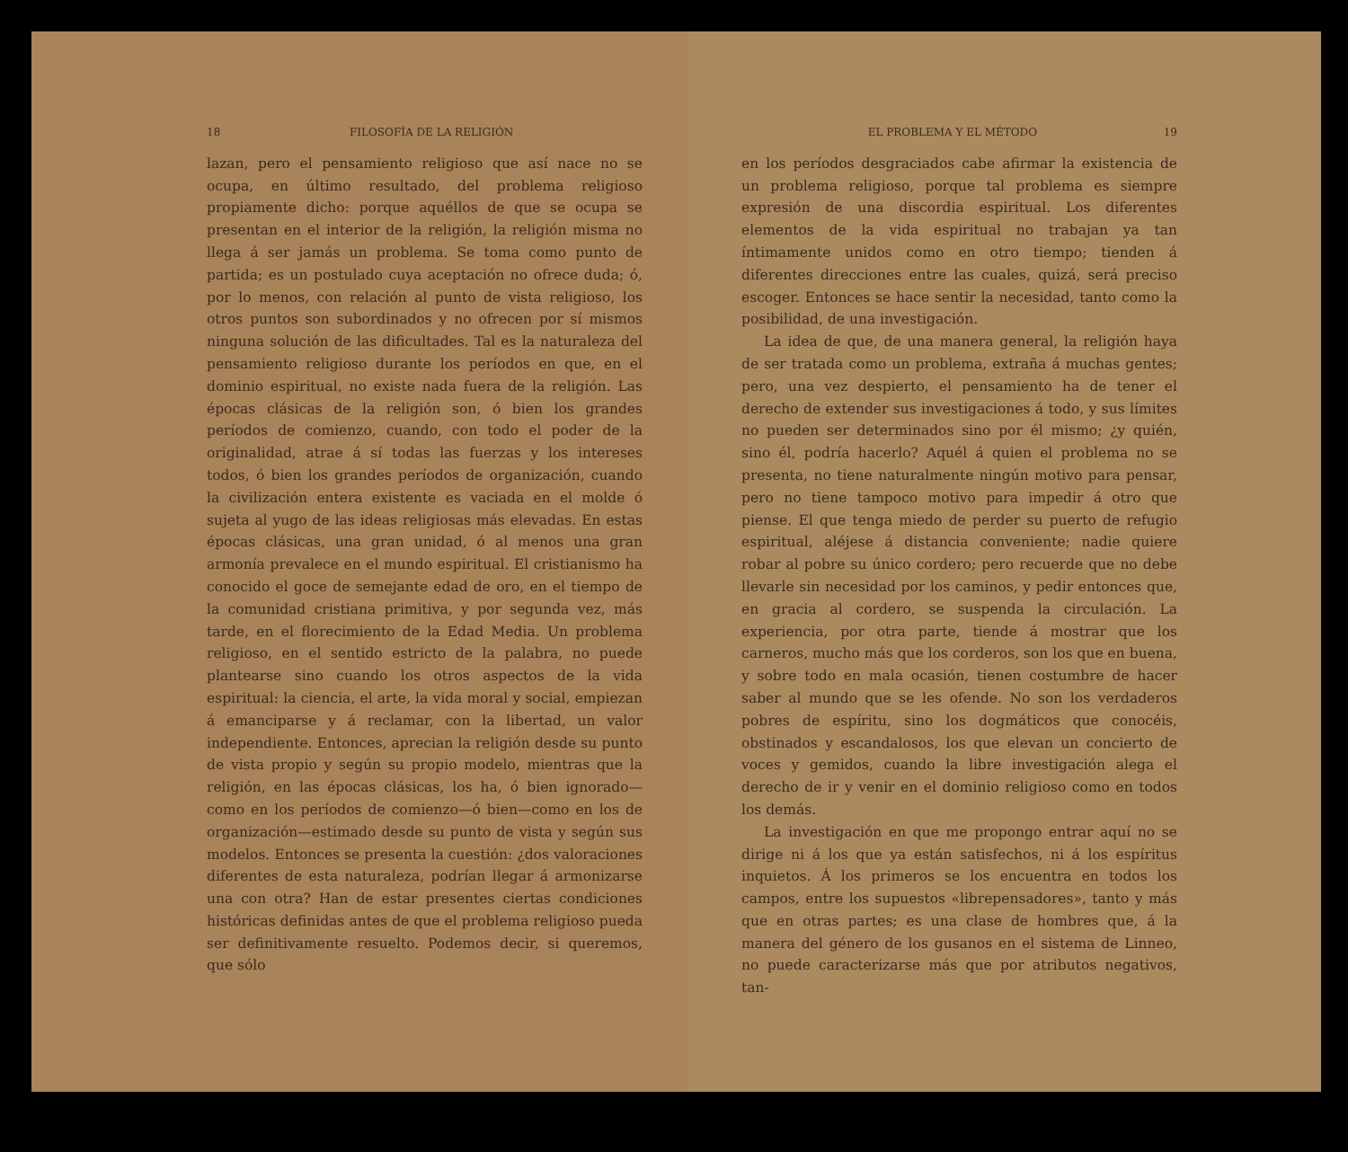18 FILOSOFÍA DE LA RELIGIÓN
lazan, pero el pensamiento religioso que así nace no se ocupa, en último resultado, del problema religioso propiamente dicho: porque aquéllos de que se ocupa se presentan en el interior de la religión, la religión misma no llega á ser jamás un problema. Se toma como punto de partida; es un postulado cuya aceptación no ofrece duda; ó, por lo menos, con relación al punto de vista religioso, los otros puntos son subordinados y no ofrecen por sí mismos ninguna solución de las dificultades. Tal es la naturaleza del pensamiento religioso durante los períodos en que, en el dominio espiritual, no existe nada fuera de la religión. Las épocas clásicas de la religión son, ó bien los grandes períodos de comienzo, cuando, con todo el poder de la originalidad, atrae á sí todas las fuerzas y los intereses todos, ó bien los grandes períodos de organización, cuando la civilización entera existente es vaciada en el molde ó sujeta al yugo de las ideas religiosas más elevadas. En estas épocas clásicas, una gran unidad, ó al menos una gran armonía prevalece en el mundo espiritual. El cristianismo ha conocido el goce de semejante edad de oro, en el tiempo de la comunidad cristiana primitiva, y por segunda vez, más tarde, en el florecimiento de la Edad Media. Un problema religioso, en el sentido estricto de la palabra, no puede plantearse sino cuando los otros aspectos de la vida espiritual: la ciencia, el arte, la vida moral y social, empiezan á emanciparse y á reclamar, con la libertad, un valor independiente. Entonces, aprecian la religión desde su punto de vista propio y según su propio modelo, mientras que la religión, en las épocas clásicas, los ha, ó bien ignorado—como en los períodos de comienzo—ó bien—como en los de organización—estimado desde su punto de vista y según sus modelos. Entonces se presenta la cuestión: ¿dos valoraciones diferentes de esta naturaleza, podrían llegar á armonizarse una con otra? Han de estar presentes ciertas condiciones históricas definidas antes de que el problema religioso pueda ser definitivamente resuelto. Podemos decir, si queremos, que sólo
EL PROBLEMA Y EL MÉTODO 19
en los períodos desgraciados cabe afirmar la existencia de un problema religioso, porque tal problema es siempre expresión de una discordia espiritual. Los diferentes elementos de la vida espiritual no trabajan ya tan íntimamente unidos como en otro tiempo; tienden á diferentes direcciones entre las cuales, quizá, será preciso escoger. Entonces se hace sentir la necesidad, tanto como la posibilidad, de una investigación.
La idea de que, de una manera general, la religión haya de ser tratada como un problema, extraña á muchas gentes; pero, una vez despierto, el pensamiento ha de tener el derecho de extender sus investigaciones á todo, y sus límites no pueden ser determinados sino por él mismo; ¿y quién, sino él, podría hacerlo? Aquél á quien el problema no se presenta, no tiene naturalmente ningún motivo para pensar, pero no tiene tampoco motivo para impedir á otro que piense. El que tenga miedo de perder su puerto de refugio espiritual, aléjese á distancia conveniente; nadie quiere robar al pobre su único cordero; pero recuerde que no debe llevarle sin necesidad por los caminos, y pedir entonces que, en gracia al cordero, se suspenda la circulación. La experiencia, por otra parte, tiende á mostrar que los carneros, mucho más que los corderos, son los que en buena, y sobre todo en mala ocasión, tienen costumbre de hacer saber al mundo que se les ofende. No son los verdaderos pobres de espíritu, sino los dogmáticos que conocéis, obstinados y escandalosos, los que elevan un concierto de voces y gemidos, cuando la libre investigación alega el derecho de ir y venir en el dominio religioso como en todos los demás.
La investigación en que me propongo entrar aquí no se dirige ni á los que ya están satisfechos, ni á los espíritus inquietos. Á los primeros se los encuentra en todos los campos, entre los supuestos «librepensadores», tanto y más que en otras partes; es una clase de hombres que, á la manera del género de los gusanos en el sistema de Linneo, no puede caracterizarse más que por atributos negativos, tan-